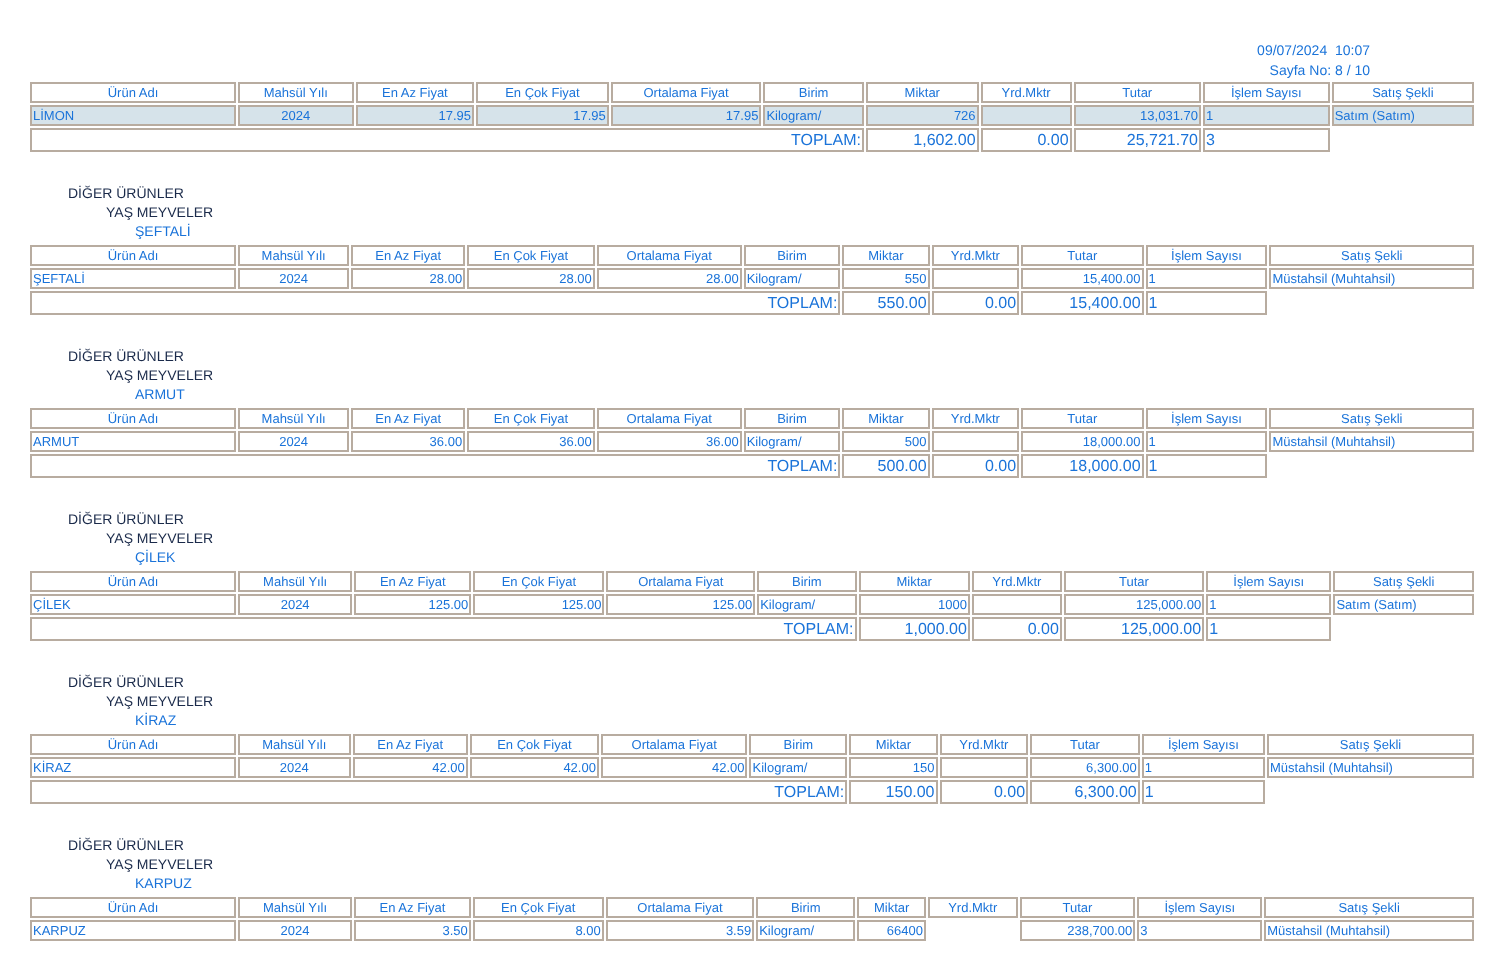09/07/2024 10:07
Sayfa No: 8 / 10
| Ürün Adı | Mahsül Yılı | En Az Fiyat | En Çok Fiyat | Ortalama Fiyat | Birim | Miktar | Yrd.Mktr | Tutar | İşlem Sayısı | Satış Şekli |
| --- | --- | --- | --- | --- | --- | --- | --- | --- | --- | --- |
| LİMON | 2024 | 17.95 | 17.95 | 17.95 | Kilogram/ | 726 | | 13,031.70 | 1 | Satım (Satım) |
| TOPLAM: | | | | | | 1,602.00 | 0.00 | 25,721.70 | 3 | |
DİĞER ÜRÜNLER
YAŞ MEYVELER
ŞEFTALİ
| Ürün Adı | Mahsül Yılı | En Az Fiyat | En Çok Fiyat | Ortalama Fiyat | Birim | Miktar | Yrd.Mktr | Tutar | İşlem Sayısı | Satış Şekli |
| --- | --- | --- | --- | --- | --- | --- | --- | --- | --- | --- |
| ŞEFTALİ | 2024 | 28.00 | 28.00 | 28.00 | Kilogram/ | 550 | | 15,400.00 | 1 | Müstahsil (Muhtahsil) |
| TOPLAM: | | | | | | 550.00 | 0.00 | 15,400.00 | 1 | |
DİĞER ÜRÜNLER
YAŞ MEYVELER
ARMUT
| Ürün Adı | Mahsül Yılı | En Az Fiyat | En Çok Fiyat | Ortalama Fiyat | Birim | Miktar | Yrd.Mktr | Tutar | İşlem Sayısı | Satış Şekli |
| --- | --- | --- | --- | --- | --- | --- | --- | --- | --- | --- |
| ARMUT | 2024 | 36.00 | 36.00 | 36.00 | Kilogram/ | 500 | | 18,000.00 | 1 | Müstahsil (Muhtahsil) |
| TOPLAM: | | | | | | 500.00 | 0.00 | 18,000.00 | 1 | |
DİĞER ÜRÜNLER
YAŞ MEYVELER
ÇİLEK
| Ürün Adı | Mahsül Yılı | En Az Fiyat | En Çok Fiyat | Ortalama Fiyat | Birim | Miktar | Yrd.Mktr | Tutar | İşlem Sayısı | Satış Şekli |
| --- | --- | --- | --- | --- | --- | --- | --- | --- | --- | --- |
| ÇİLEK | 2024 | 125.00 | 125.00 | 125.00 | Kilogram/ | 1000 | | 125,000.00 | 1 | Satım (Satım) |
| TOPLAM: | | | | | | 1,000.00 | 0.00 | 125,000.00 | 1 | |
DİĞER ÜRÜNLER
YAŞ MEYVELER
KİRAZ
| Ürün Adı | Mahsül Yılı | En Az Fiyat | En Çok Fiyat | Ortalama Fiyat | Birim | Miktar | Yrd.Mktr | Tutar | İşlem Sayısı | Satış Şekli |
| --- | --- | --- | --- | --- | --- | --- | --- | --- | --- | --- |
| KİRAZ | 2024 | 42.00 | 42.00 | 42.00 | Kilogram/ | 150 | | 6,300.00 | 1 | Müstahsil (Muhtahsil) |
| TOPLAM: | | | | | | 150.00 | 0.00 | 6,300.00 | 1 | |
DİĞER ÜRÜNLER
YAŞ MEYVELER
KARPUZ
| Ürün Adı | Mahsül Yılı | En Az Fiyat | En Çok Fiyat | Ortalama Fiyat | Birim | Miktar | Yrd.Mktr | Tutar | İşlem Sayısı | Satış Şekli |
| --- | --- | --- | --- | --- | --- | --- | --- | --- | --- | --- |
| KARPUZ | 2024 | 3.50 | 8.00 | 3.59 | Kilogram/ | 66400 | | 238,700.00 | 3 | Müstahsil (Muhtahsil) |